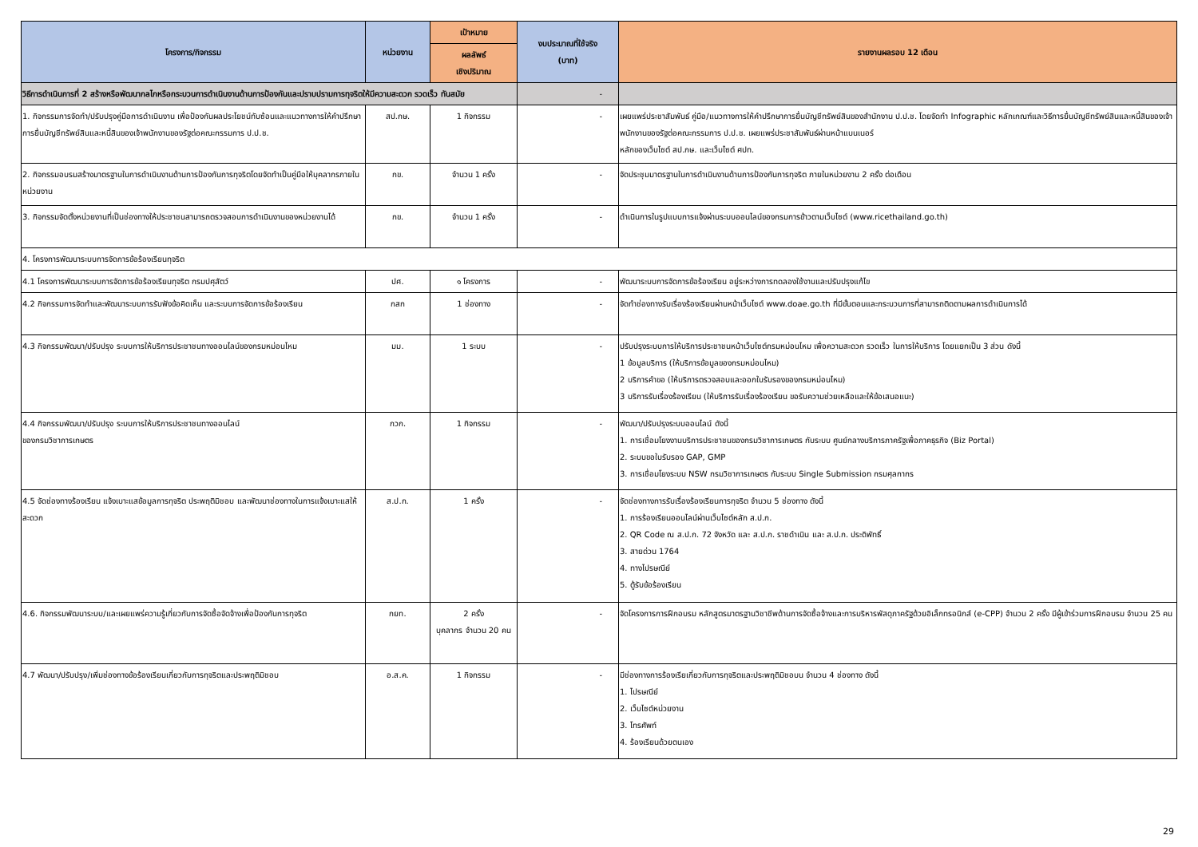| โครงการ/กิจกรรม | หน่วยงาน | เป้าหมาย | งบประมาณที่ใช้จริง (บาท) | รายงานผลรอบ 12 เดือน |
| --- | --- | --- | --- | --- |
| | | ผลลัพธ์ เชิงปริมาณ | | |
| วิธีการดำเนินการที่ 2 สร้างหรือพัฒนากลไกหรือกระบวนการดำเนินงานด้านการป้องกันและปราบปรามการทุจริตให้มีความสะดวก รวดเร็ว ทันสมัย | | | - | |
| 1. กิจกรรมการจัดทำ/ปรับปรุงคู่มือการดำเนินงาน เพื่อป้องกันผลประโยชน์ทับซ้อนและแนวทางการให้คำปรึกษาการยื่นบัญชีทรัพย์สินและหนี้สินของเจ้าพนักงานของรัฐต่อคณะกรรมการ ป.ป.ช. | สป.กษ. | 1 กิจกรรม | - | เผยแพร่ประชาสัมพันธ์ คู่มือ/แนวทางการให้คำปรึกษาการยื่นบัญชีทรัพย์สินของสำนักงาน ป.ป.ช. โดยจัดทำ Infographic หลักเกณฑ์และวิธีการยื่นบัญชีทรัพย์สินและหนี้สินของเจ้าพนักงานของรัฐต่อคณะกรรมการ ป.ป.ช. เผยแพร่ประชาสัมพันธ์ผ่านหน้าแบนเนอร์ หลักของเว็บไซต์ สป.กษ. และเว็บไซต์ ศปท. |
| 2. กิจกรรมอบรมสร้างมาตรฐานในการดำเนินงานด้านการป้องกันการทุจริตโดยจัดทำเป็นคู่มือให้บุคลากรภายในหน่วยงาน | กข. | จำนวน 1 ครั้ง | - | จัดประชุมมาตรฐานในการดำเนินงานด้านการป้องกันการทุจริต ภายในหน่วยงาน 2 ครั้ง ต่อเดือน |
| 3. กิจกรรมจัดตั้งหน่วยงานที่เป็นช่องทางให้ประชาชนสามารถตรวจสอบการดำเนินงานของหน่วยงานได้ | กข. | จำนวน 1 ครั้ง | - | ดำเนินการในรูปแบบการแจ้งผ่านระบบออนไลน์ของกรมการข้าวตามเว็บไซต์ (www.ricethailand.go.th) |
| 4. โครงการพัฒนาระบบการจัดการข้อร้องเรียนทุจริต | | | | |
| 4.1 โครงการพัฒนาระบบการจัดการข้อร้องเรียนทุจริต กรมปศุสัตว์ | ปศ. | ๑ โครงการ | - | พัฒนาระบบการจัดการข้อร้องเรียน อยู่ระหว่างการทดลองใช้งานและปรับปรุงแก้ไข |
| 4.2 กิจกรรมการจัดทำและพัฒนาระบบการรับฟังข้อคิดเห็น และระบบการจัดการข้อร้องเรียน | กสก | 1 ช่องทาง | - | จัดทำช่องทางรับเรื่องร้องเรียนผ่านหน้าเว็บไซต์ www.doae.go.th ที่มีขั้นตอนและกระบวนการที่สามารถติดตามผลการดำเนินการได้ |
| 4.3 กิจกรรมพัฒนา/ปรับปรุง ระบบการให้บริการประชาชนทางออนไลน์ของกรมหม่อนไหม | มม. | 1 ระบบ | - | ปรับปรุงระบบการให้บริการประชาชนหน้าเว็บไซต์กรมหม่อนไหม เพื่อความสะดวก รวดเร็ว ในการให้บริการ โดยแยกเป็น 3 ส่วน ดังนี้ 1 ข้อมูลบริการ (ให้บริการข้อมูลของกรมหม่อนไหม) 2 บริการคำขอ (ให้บริการตรวจสอบและออกใบรับรองของกรมหม่อนไหม) 3 บริการรับเรื่องร้องเรียน (ให้บริการรับเรื่องร้องเรียน ขอรับความช่วยเหลือและให้ข้อเสนอแนะ) |
| 4.4 กิจกรรมพัฒนา/ปรับปรุง ระบบการให้บริการประชาชนทางออนไลน์ ของกรมวิชาการเกษตร | กวก. | 1 กิจกรรม | - | พัฒนา/ปรับปรุงระบบออนไลน์ ดังนี้ 1. การเชื่อมโยงงานบริการประชาชนของกรมวิชาการเกษตร กับระบบ ศูนย์กลางบริการภาครัฐเพื่อภาคธุรกิจ (Biz Portal) 2. ระบบขอใบรับรอง GAP, GMP 3. การเชื่อมโยงระบบ NSW กรมวิชาการเกษตร กับระบบ Single Submission กรมศุลกากร |
| 4.5 จัดช่องทางร้องเรียน แจ้งเบาะแสข้อมูลการทุจริต ประพฤติมิชอบ และพัฒนาช่องทางในการแจ้งเบาะแสให้สะดวก | ส.ป.ก. | 1 ครั้ง | - | จัดช่องทางการรับเรื่องร้องเรียนการทุจริต จำนวน 5 ช่องทาง ดังนี้ 1. การร้องเรียนออนไลน์ผ่านเว็บไซต์หลัก ส.ป.ก. 2. QR Code ณ ส.ป.ก. 72 จังหวัด และ ส.ป.ก. ราชดำเนิน และ ส.ป.ก. ประดิพัทธิ์ 3. สายด่วน 1764 4. ทางไปรษณีย์ 5. ตู้รับข้อร้องเรียน |
| 4.6. กิจกรรมพัฒนาระบบ/และเผยแพร่ความรู้เกี่ยวกับการจัดซื้อจัดจ้างเพื่อป้องกันการทุจริต | กยท. | 2 ครั้ง บุคลากร จำนวน 20 คน | - | จัดโครงการการฝึกอบรม หลักสูตรมาตรฐานวิชาชีพด้านการจัดซื้อจ้างและการบริหารพัสดุภาครัฐด้วยอิเล็กทรอนิกส์ (e-CPP) จำนวน 2 ครั้ง มีผู้เข้าร่วมการฝึกอบรม จำนวน 25 คน |
| 4.7 พัฒนา/ปรับปรุง/เพิ่มช่องทางข้อร้องเรียนเกี่ยวกับการทุจริตและประพฤติมิชอบ | อ.ส.ค. | 1 กิจกรรม | - | มีช่องทางการร้องเรียเกี่ยวกับการทุจริตและประพฤติมิชอบน จำนวน 4 ช่องทาง ดังนี้ 1. ไปรษณีย์ 2. เว็บไซต์หน่วยงาน 3. โทรศัพท์ 4. ร้องเรียนด้วยตนเอง |
29